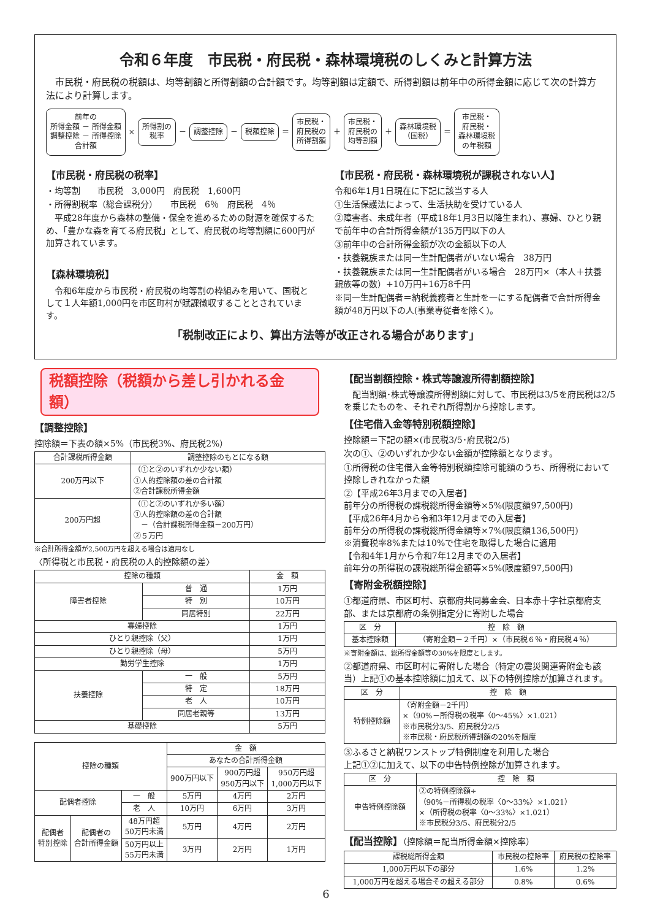令和６年度　市民税・府民税・森林環境税のしくみと計算方法
　市民税・府民税の税額は、均等割額と所得割額の合計額です。均等割額は定額で、所得割額は前年中の所得金額に応じて次の計算方法により計算します。
前年の
所得金額 － 所得金額
調整控除 － 所得控除
合計額
×
所得割の
税率
－
調整控除
－
税額控除
＝
市民税・
府民税の
所得割額
＋
市民税・
府民税の
均等割額
＋
森林環境税
（国税）
＝
市民税・
府民税・
森林環境税
の年税額
【市民税・府民税の税率】
・均等割　　市民税　3,000円　府民税　1,600円
・所得割税率（総合課税分）　　市民税　6％　府民税　4％
　平成28年度から森林の整備・保全を進めるための財源を確保するため、「豊かな森を育てる府民税」として、府民税の均等割額に600円が加算されています。
【森林環境税】
　令和6年度から市民税・府民税の均等割の枠組みを用いて、国税として１人年額1,000円を市区町村が賦課徴収することとされています。
【市民税・府民税・森林環境税が課税されない人】
令和6年1月1日現在に下記に該当する人
①生活保護法によって、生活扶助を受けている人
②障害者、未成年者（平成18年1月3日以降生まれ）、寡婦、ひとり親で前年中の合計所得金額が135万円以下の人
③前年中の合計所得金額が次の金額以下の人
・扶養親族または同一生計配偶者がいない場合　38万円
・扶養親族または同一生計配偶者がいる場合　28万円×（本人＋扶養親族等の数）+10万円+16万8千円
※同一生計配偶者＝納税義務者と生計を一にする配偶者で合計所得金額が48万円以下の人(事業専従者を除く)。
「税制改正により、算出方法等が改正される場合があります」
税額控除（税額から差し引かれる金額）
【調整控除】
控除額＝下表の額×5%（市民税3%、府民税2%）
| 合計課税所得金額 | 調整控除のもとになる額 |
| --- | --- |
| 200万円以下 | （①と②のいずれか少ない額） ①人的控除額の差の合計額 ②合計課税所得金額 |
| 200万円超 | （①と②のいずれか多い額） ①人的控除額の差の合計額 －（合計課税所得金額－200万円） ②５万円 |
※合計所得金額が2,500万円を超える場合は適用なし
〈所得税と市民税・府民税の人的控除額の差〉
| 控除の種類 | | 金 額 |
| --- | --- | --- |
| 障害者控除 | 普 通 | 1万円 |
| | 特 別 | 10万円 |
| | 同居特別 | 22万円 |
| 寡婦控除 | | 1万円 |
| ひとり親控除（父） | | 1万円 |
| ひとり親控除（母） | | 5万円 |
| 勤労学生控除 | | 1万円 |
| 扶養控除 | 一 般 | 5万円 |
| | 特 定 | 18万円 |
| | 老 人 | 10万円 |
| | 同居老親等 | 13万円 |
| 基礎控除 | | 5万円 |
| 控除の種類 | | | 金 額 | | |
| --- | --- | --- | --- | --- | --- |
| | | | あなたの合計所得金額 | | |
| | | | 900万円以下 | 900万円超 950万円以下 | 950万円超 1,000万円以下 |
| 配偶者控除 | | 一 般 | 5万円 | 4万円 | 2万円 |
| | | 老 人 | 10万円 | 6万円 | 3万円 |
| 配偶者 特別控除 | 配偶者の 合計所得金額 | 48万円超 50万円未満 | 5万円 | 4万円 | 2万円 |
| | | 50万円以上 55万円未満 | 3万円 | 2万円 | 1万円 |
【配当割額控除・株式等譲渡所得割額控除】
　配当割額･株式等譲渡所得割額に対して、市民税は3/5を府民税は2/5を乗じたものを、それぞれ所得割から控除します。
【住宅借入金等特別税額控除】
控除額＝下記の額×(市民税3/5･府民税2/5)
次の①、②のいずれか少ない金額が控除額となります。
①所得税の住宅借入金等特別税額控除可能額のうち、所得税において控除しきれなかった額
②【平成26年3月までの入居者】
前年分の所得税の課税総所得金額等×5%(限度額97,500円)
【平成26年4月から令和3年12月までの入居者】
前年分の所得税の課税総所得金額等×7%(限度額136,500円)
※消費税率8%または10%で住宅を取得した場合に適用
【令和4年1月から令和7年12月までの入居者】
前年分の所得税の課税総所得金額等×5%(限度額97,500円)
【寄附金税額控除】
①都道府県、市区町村、京都府共同募金会、日本赤十字社京都府支部、または京都府の条例指定分に寄附した場合
| 区 分 | 控 除 額 |
| --- | --- |
| 基本控除額 | （寄附金額－２千円）×（市民税６％・府民税４％） |
※寄附金額は、総所得金額等の30%を限度とします。
②都道府県、市区町村に寄附した場合（特定の震災関連寄附金も該当）上記①の基本控除額に加えて、以下の特例控除が加算されます。
| 区 分 | 控 除 額 |
| --- | --- |
| 特例控除額 | （寄附金額－2千円） ×（90%－所得税の税率〈0～45%〉×1.021） ※市民税分3/5、府民税分2/5 ※市民税・府民税所得割額の20%を限度 |
③ふるさと納税ワンストップ特例制度を利用した場合
上記①②に加えて、以下の申告特例控除が加算されます。
| 区 分 | 控 除 額 |
| --- | --- |
| 申告特例控除額 | ②の特例控除額÷ （90%－所得税の税率〈0～33%〉×1.021） ×（所得税の税率〈0～33%〉×1.021） ※市民税分3/5、府民税分2/5 |
【配当控除】（控除額＝配当所得金額×控除率）
| 課税総所得金額 | 市民税の控除率 | 府民税の控除率 |
| --- | --- | --- |
| 1,000万円以下の部分 | 1.6% | 1.2% |
| 1,000万円を超える場合その超える部分 | 0.8% | 0.6% |
6